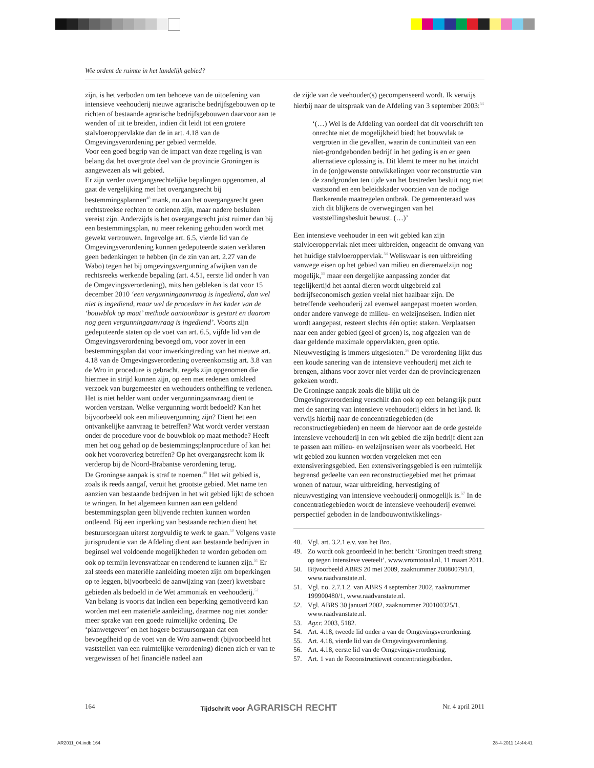Wie ordent de ruimte in het landelijk gebied?
zijn, is het verboden om ten behoeve van de uitoefening van intensieve veehouderij nieuwe agrarische bedrijfsgebouwen op te richten of bestaande agrarische bedrijfsgebouwen daarvoor aan te wenden of uit te breiden, indien dit leidt tot een grotere stalvloeroppervlakte dan de in art. 4.18 van de Omgevingsverordening per gebied vermelde.
Voor een goed begrip van de impact van deze regeling is van belang dat het overgrote deel van de provincie Groningen is aangewezen als wit gebied.
Er zijn verder overgangsrechtelijke bepalingen opgenomen, al gaat de vergelijking met het overgangsrecht bij bestemmingsplannen<sup>48</sup> mank, nu aan het overgangsrecht geen rechtstreekse rechten te ontlenen zijn, maar nadere besluiten vereist zijn. Anderzijds is het overgangsrecht juist ruimer dan bij een bestemmingsplan, nu meer rekening gehouden wordt met gewekt vertrouwen. Ingevolge art. 6.5, vierde lid van de Omgevingsverordening kunnen gedeputeerde staten verklaren geen bedenkingen te hebben (in de zin van art. 2.27 van de Wabo) tegen het bij omgevingsvergunning afwijken van de rechtsreeks werkende bepaling (art. 4.51, eerste lid onder h van de Omgevingsverordening), mits hen gebleken is dat voor 15 december 2010 ‘een vergunningaanvraag is ingediend, dan wel niet is ingediend, maar wel de procedure in het kader van de ‘bouwblok op maat’ methode aantoonbaar is gestart en daarom nog geen vergunningaanvraag is ingediend’. Voorts zijn gedeputeerde staten op de voet van art. 6.5, vijfde lid van de Omgevingsverordening bevoegd om, voor zover in een bestemmingsplan dat voor inwerkingtreding van het nieuwe art. 4.18 van de Omgevingsverordening overeenkomstig art. 3.8 van de Wro in procedure is gebracht, regels zijn opgenomen die hiermee in strijd kunnen zijn, op een met redenen omkleed verzoek van burgemeester en wethouders ontheffing te verlenen.
Het is niet helder want onder vergunningaanvraag dient te worden verstaan. Welke vergunning wordt bedoeld? Kan het bijvoorbeeld ook een milieuvergunning zijn? Dient het een ontvankelijke aanvraag te betreffen? Wat wordt verder verstaan onder de procedure voor de bouwblok op maat methode? Heeft men het oog gehad op de bestemmingsplanprocedure of kan het ook het vooroverleg betreffen? Op het overgangsrecht kom ik verderop bij de Noord-Brabantse verordening terug.
De Groningse aanpak is straf te noemen.<sup>49</sup> Het wit gebied is, zoals ik reeds aangaf, veruit het grootste gebied. Met name ten aanzien van bestaande bedrijven in het wit gebied lijkt de schoen te wringen. In het algemeen kunnen aan een geldend bestemmingsplan geen blijvende rechten kunnen worden ontleend. Bij een inperking van bestaande rechten dient het bestuursorgaan uiterst zorgvuldig te werk te gaan.<sup>50</sup> Volgens vaste jurisprudentie van de Afdeling dient aan bestaande bedrijven in beginsel wel voldoende mogelijkheden te worden geboden om ook op termijn levensvatbaar en renderend te kunnen zijn.<sup>51</sup> Er zal steeds een materiële aanleiding moeten zijn om beperkingen op te leggen, bijvoorbeeld de aanwijzing van (zeer) kwetsbare gebieden als bedoeld in de Wet ammoniak en veehouderij.<sup>52</sup>
Van belang is voorts dat indien een beperking gemotiveerd kan worden met een materiële aanleiding, daarmee nog niet zonder meer sprake van een goede ruimtelijke ordening. De ‘planwetgever’ en het hogere bestuursorgaan dat een bevoegdheid op de voet van de Wro aanwendt (bijvoorbeeld het vaststellen van een ruimtelijke verordening) dienen zich er van te vergewissen of het financiële nadeel aan
de zijde van de veehouder(s) gecompenseerd wordt. Ik verwijs hierbij naar de uitspraak van de Afdeling van 3 september 2003:<sup>53</sup>
‘(…) Wel is de Afdeling van oordeel dat dit voorschrift ten onrechte niet de mogelijkheid biedt het bouwvlak te vergroten in die gevallen, waarin de continuïteit van een niet-grondgebonden bedrijf in het geding is en er geen alternatieve oplossing is. Dit klemt te meer nu het inzicht in de (on)gewenste ontwikkelingen voor reconstructie van de zandgronden ten tijde van het bestreden besluit nog niet vaststond en een beleidskader voorzien van de nodige flankerende maatregelen ontbrak. De gemeenteraad was zich dit blijkens de overwegingen van het vaststellingsbesluit bewust. (…)’
Een intensieve veehouder in een wit gebied kan zijn stalvloeroppervlak niet meer uitbreiden, ongeacht de omvang van het huidige stalvloeroppervlak.<sup>54</sup> Weliswaar is een uitbreiding vanwege eisen op het gebied van milieu en dierenwelzijn nog mogelijk,<sup>55</sup> maar een dergelijke aanpassing zonder dat tegelijkertijd het aantal dieren wordt uitgebreid zal bedrijfseconomisch gezien veelal niet haalbaar zijn. De betreffende veehouderij zal evenwel aangepast moeten worden, onder andere vanwege de milieu- en welzijnseisen. Indien niet wordt aangepast, resteert slechts één optie: staken. Verplaatsen naar een ander gebied (geel of groen) is, nog afgezien van de daar geldende maximale oppervlakten, geen optie. Nieuwvestiging is immers uitgesloten.<sup>56</sup> De verordening lijkt dus een koude sanering van de intensieve veehouderij met zich te brengen, althans voor zover niet verder dan de provinciegrenzen gekeken wordt.
De Groningse aanpak zoals die blijkt uit de Omgevingsverordening verschilt dan ook op een belangrijk punt met de sanering van intensieve veehouderij elders in het land. Ik verwijs hierbij naar de concentratiegebieden (de reconstructiegebieden) en neem de hiervoor aan de orde gestelde intensieve veehouderij in een wit gebied die zijn bedrijf dient aan te passen aan milieu- en welzijnseisen weer als voorbeeld. Het wit gebied zou kunnen worden vergeleken met een extensiveringsgebied. Een extensiveringsgebied is een ruimtelijk begrensd gedeelte van een reconstructiegebied met het primaat wonen of natuur, waar uitbreiding, hervestiging of nieuwvestiging van intensieve veehouderij onmogelijk is.<sup>57</sup> In de concentratiegebieden wordt de intensieve veehouderij evenwel perspectief geboden in de landbouwontwikkelings-
48. Vgl. art. 3.2.1 e.v. van het Bro.
49. Zo wordt ook geoordeeld in het bericht ‘Groningen treedt streng op tegen intensieve veeteelt’, www.vromtotaal.nl, 11 maart 2011.
50. Bijvoorbeeld ABRS 20 mei 2009, zaaknummer 200800791/1, www.raadvanstate.nl.
51. Vgl. r.o. 2.7.1.2. van ABRS 4 september 2002, zaaknummer 199900480/1, www.raadvanstate.nl.
52. Vgl. ABRS 30 januari 2002, zaaknummer 200100325/1, www.raadvanstate.nl.
53. Agr.r. 2003, 5182.
54. Art. 4.18, tweede lid onder a van de Omgevingsverordening.
55. Art. 4.18, vierde lid van de Omgevingsverordening.
56. Art. 4.18, eerste lid van de Omgevingsverordening.
57. Art. 1 van de Reconstructiewet concentratiegebieden.
164 Tijdschrift voor AGRARISCH RECHT Nr. 4 april 2011
AR2011_04.indb 164 28-4-2011 14:44:41